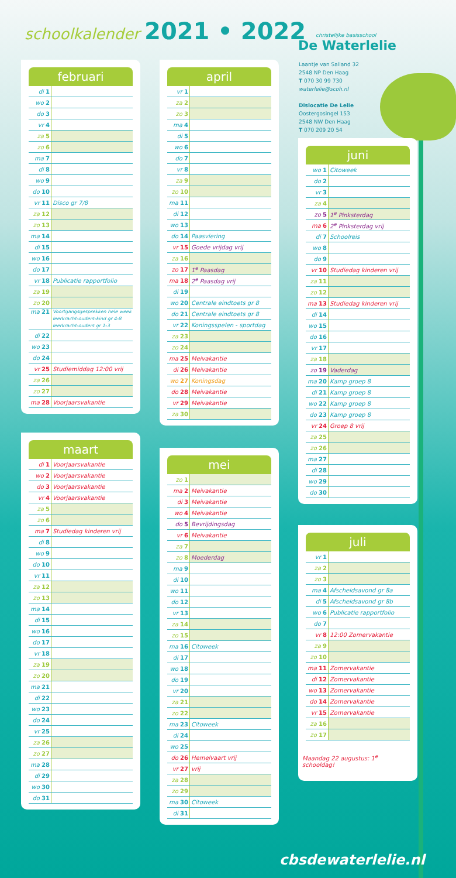schoolkalender 2021 • 2022
christelijke basisschool
De Waterlelie
Laantje van Salland 32
2548 NP Den Haag
T 070 30 99 730
waterlelie@scoh.nl
Dislocatie De Lelie
Oostergosingel 153
2548 NW Den Haag
T 070 209 20 54
februari
| di 1 | |
| wo 2 | |
| do 3 | |
| vr 4 | |
| za 5 | |
| zo 6 | |
| ma 7 | |
| di 8 | |
| wo 9 | |
| do 10 | |
| vr 11 | Disco gr 7/8 |
| za 12 | |
| zo 13 | |
| ma 14 | |
| di 15 | |
| wo 16 | |
| do 17 | |
| vr 18 | Publicatie rapportfolio |
| za 19 | |
| zo 20 | |
| ma 21 | Voortgangsgesprekken hele week leerkracht-ouders-kind gr 4-8 leerkracht-ouders gr 1-3 |
| di 22 | |
| wo 23 | |
| do 24 | |
| vr 25 | Studiemiddag 12:00 vrij |
| za 26 | |
| zo 27 | |
| ma 28 | Voorjaarsvakantie |
maart
| di 1 | Voorjaarsvakantie |
| wo 2 | Voorjaarsvakantie |
| do 3 | Voorjaarsvakantie |
| vr 4 | Voorjaarsvakantie |
| za 5 | |
| zo 6 | |
| ma 7 | Studiedag kinderen vrij |
| di 8 | |
| wo 9 | |
| do 10 | |
| vr 11 | |
| za 12 | |
| zo 13 | |
| ma 14 | |
| di 15 | |
| wo 16 | |
| do 17 | |
| vr 18 | |
| za 19 | |
| zo 20 | |
| ma 21 | |
| di 22 | |
| wo 23 | |
| do 24 | |
| vr 25 | |
| za 26 | |
| zo 27 | |
| ma 28 | |
| di 29 | |
| wo 30 | |
| do 31 | |
april
| vr 1 | |
| za 2 | |
| zo 3 | |
| ma 4 | |
| di 5 | |
| wo 6 | |
| do 7 | |
| vr 8 | |
| za 9 | |
| zo 10 | |
| ma 11 | |
| di 12 | |
| wo 13 | |
| do 14 | Paasviering |
| vr 15 | Goede vrijdag vrij |
| za 16 | |
| zo 17 | 1<sup>e</sup> Paasdag |
| ma 18 | 2<sup>e</sup> Paasdag vrij |
| di 19 | |
| wo 20 | Centrale eindtoets gr 8 |
| do 21 | Centrale eindtoets gr 8 |
| vr 22 | Koningsspelen - sportdag |
| za 23 | |
| zo 24 | |
| ma 25 | Meivakantie |
| di 26 | Meivakantie |
| wo 27 | Koningsdag |
| do 28 | Meivakantie |
| vr 29 | Meivakantie |
| za 30 | |
mei
| zo 1 | |
| ma 2 | Meivakantie |
| di 3 | Meivakantie |
| wo 4 | Meivakantie |
| do 5 | Bevrijdingsdag |
| vr 6 | Meivakantie |
| za 7 | |
| zo 8 | Moederdag |
| ma 9 | |
| di 10 | |
| wo 11 | |
| do 12 | |
| vr 13 | |
| za 14 | |
| zo 15 | |
| ma 16 | Citoweek |
| di 17 | |
| wo 18 | |
| do 19 | |
| vr 20 | |
| za 21 | |
| zo 22 | |
| ma 23 | Citoweek |
| di 24 | |
| wo 25 | |
| do 26 | Hemelvaart vrij |
| vr 27 | vrij |
| za 28 | |
| zo 29 | |
| ma 30 | Citoweek |
| di 31 | |
juni
| wo 1 | Citoweek |
| do 2 | |
| vr 3 | |
| za 4 | |
| zo 5 | 1<sup>e</sup> Pinksterdag |
| ma 6 | 2<sup>e</sup> Pinksterdag vrij |
| di 7 | Schoolreis |
| wo 8 | |
| do 9 | |
| vr 10 | Studiedag kinderen vrij |
| za 11 | |
| zo 12 | |
| ma 13 | Studiedag kinderen vrij |
| di 14 | |
| wo 15 | |
| do 16 | |
| vr 17 | |
| za 18 | |
| zo 19 | Vaderdag |
| ma 20 | Kamp groep 8 |
| di 21 | Kamp groep 8 |
| wo 22 | Kamp groep 8 |
| do 23 | Kamp groep 8 |
| vr 24 | Groep 8 vrij |
| za 25 | |
| zo 26 | |
| ma 27 | |
| di 28 | |
| wo 29 | |
| do 30 | |
juli
| vr 1 | |
| za 2 | |
| zo 3 | |
| ma 4 | Afscheidsavond gr 8a |
| di 5 | Afscheidsavond gr 8b |
| wo 6 | Publicatie rapportfolio |
| do 7 | |
| vr 8 | 12:00 Zomervakantie |
| za 9 | |
| zo 10 | |
| ma 11 | Zomervakantie |
| di 12 | Zomervakantie |
| wo 13 | Zomervakantie |
| do 14 | Zomervakantie |
| vr 15 | Zomervakantie |
| za 16 | |
| zo 17 | |
Maandag 22 augustus: 1<sup>e</sup> schooldag!
cbsdewaterlelie.nl